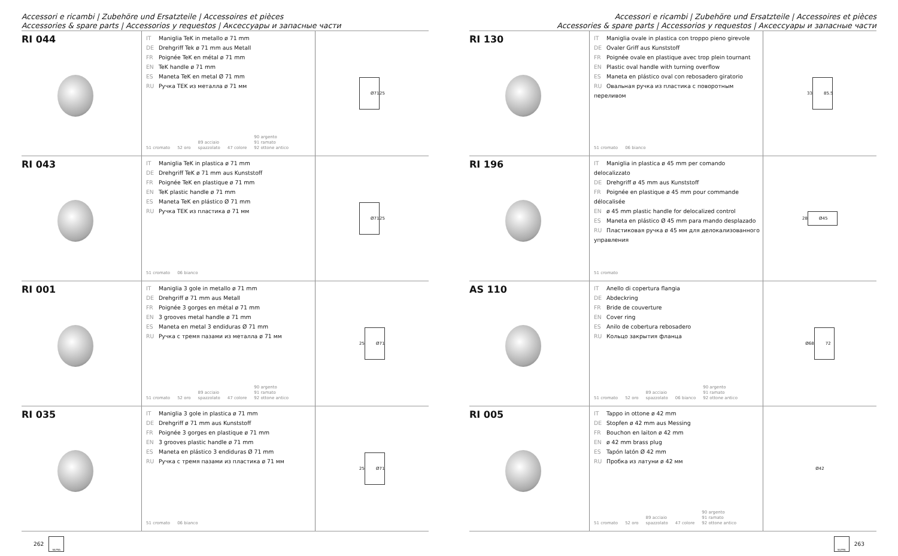Accessori e ricambi | Zubehöre und Ersatzteile | Accessoires et pièces
Accessories & spare parts | Accessorios y requestos | Аксессуары и запасные части
RI 044
IT Maniglia TeK in metallo ø 71 mm
DE Drehgriff Tek ø 71 mm aus Metall
FR Poignée TeK en métal ø 71 mm
EN TeK handle ø 71 mm
ES Maneta TeK en metal Ø 71 mm
RU Ручка TEK из металла ø 71 мм
51 cromato 52 oro 89 acciaio
spazzolato 47 colore 90 argento
91 ramato
92 ottone antico
Ø71
25
RI 043
IT Maniglia TeK in plastica ø 71 mm
DE Drehgriff TeK ø 71 mm aus Kunststoff
FR Poignée TeK en plastique ø 71 mm
EN TeK plastic handle ø 71 mm
ES Maneta TeK en plástico Ø 71 mm
RU Ручка TEK из пластика ø 71 мм
51 cromato 06 bianco
Ø71
25
RI 001
IT Maniglia 3 gole in metallo ø 71 mm
DE Drehgriff ø 71 mm aus Metall
FR Poignée 3 gorges en métal ø 71 mm
EN 3 grooves metal handle ø 71 mm
ES Maneta en metal 3 endiduras Ø 71 mm
RU Ручка с тремя пазами из металла ø 71 мм
51 cromato 52 oro 89 acciaio
spazzolato 47 colore 90 argento
91 ramato
92 ottone antico
25
Ø71
RI 035
IT Maniglia 3 gole in plastica ø 71 mm
DE Drehgriff ø 71 mm aus Kunststoff
FR Poignée 3 gorges en plastique ø 71 mm
EN 3 grooves plastic handle ø 71 mm
ES Maneta en plástico 3 endiduras Ø 71 mm
RU Ручка с тремя пазами из пластика ø 71 мм
51 cromato 06 bianco
25
Ø71
262
SILFRA
Accessori e ricambi | Zubehöre und Ersatzteile | Accessoires et pièces
Accessories & spare parts | Accessorios y requestos | Аксессуары и запасные части
RI 130
IT Maniglia ovale in plastica con troppo pieno girevole
DE Ovaler Griff aus Kunststoff
FR Poignée ovale en plastique avec trop plein tournant
EN Plastic oval handle with turning overflow
ES Maneta en plástico oval con rebosadero giratorio
RU Овальная ручка из пластика с поворотным переливом
51 cromato 06 bianco
33
85.5
RI 196
IT Maniglia in plastica ø 45 mm per comando delocalizzato
DE Drehgriff ø 45 mm aus Kunststoff
FR Poignée en plastique ø 45 mm pour commande délocalisée
EN ø 45 mm plastic handle for delocalized control
ES Maneta en plástico Ø 45 mm para mando desplazado
RU Пластиковая ручка ø 45 мм для делокализованного управления
51 cromato
28
Ø45
AS 110
IT Anello di copertura flangia
DE Abdeckring
FR Bride de couverture
EN Cover ring
ES Anilo de cobertura rebosadero
RU Кольцо закрытия фланца
51 cromato 52 oro 89 acciaio
spazzolato 06 bianco 90 argento
91 ramato
92 ottone antico
Ø68
72
RI 005
IT Tappo in ottone ø 42 mm
DE Stopfen ø 42 mm aus Messing
FR Bouchon en laiton ø 42 mm
EN ø 42 mm brass plug
ES Tapón latón Ø 42 mm
RU Пробка из латуни ø 42 мм
51 cromato 52 oro 89 acciaio
spazzolato 47 colore 90 argento
91 ramato
92 ottone antico
Ø42
SILFRA
263